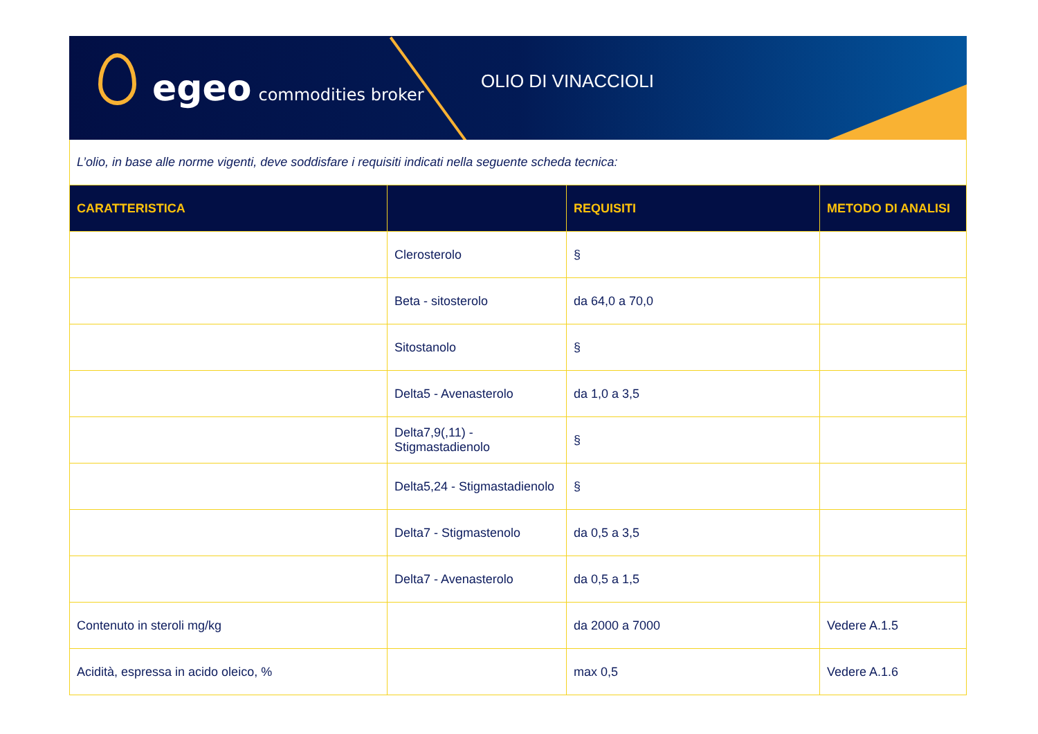egeo commodities broker
OLIO DI VINACCIOLI
L’olio, in base alle norme vigenti, deve soddisfare i requisiti indicati nella seguente scheda tecnica:
| CARATTERISTICA | | REQUISITI | METODO DI ANALISI |
| --- | --- | --- | --- |
| | Clerosterolo | § | |
| | Beta - sitosterolo | da 64,0 a 70,0 | |
| | Sitostanolo | § | |
| | Delta5 - Avenasterolo | da 1,0 a 3,5 | |
| | Delta7,9(,11) - Stigmastadienolo | § | |
| | Delta5,24 - Stigmastadienolo | § | |
| | Delta7 - Stigmastenolo | da 0,5 a 3,5 | |
| | Delta7 - Avenasterolo | da 0,5 a 1,5 | |
| Contenuto in steroli mg/kg | | da 2000 a 7000 | Vedere A.1.5 |
| Acidità, espressa in acido oleico, % | | max 0,5 | Vedere A.1.6 |